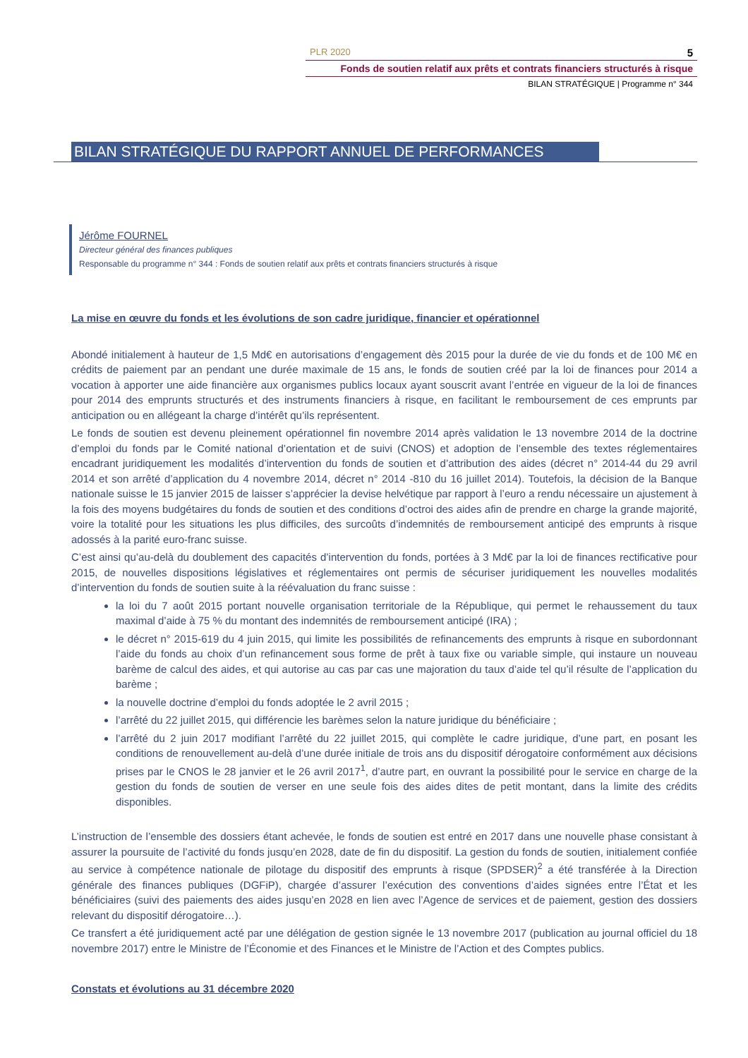PLR 2020 5
Fonds de soutien relatif aux prêts et contrats financiers structurés à risque
BILAN STRATÉGIQUE | Programme n° 344
BILAN STRATÉGIQUE DU RAPPORT ANNUEL DE PERFORMANCES
Jérôme FOURNEL
Directeur général des finances publiques
Responsable du programme n° 344 : Fonds de soutien relatif aux prêts et contrats financiers structurés à risque
La mise en œuvre du fonds et les évolutions de son cadre juridique, financier et opérationnel
Abondé initialement à hauteur de 1,5 Md€ en autorisations d’engagement dès 2015 pour la durée de vie du fonds et de 100 M€ en crédits de paiement par an pendant une durée maximale de 15 ans, le fonds de soutien créé par la loi de finances pour 2014 a vocation à apporter une aide financière aux organismes publics locaux ayant souscrit avant l’entrée en vigueur de la loi de finances pour 2014 des emprunts structurés et des instruments financiers à risque, en facilitant le remboursement de ces emprunts par anticipation ou en allégeant la charge d’intérêt qu’ils représentent.
Le fonds de soutien est devenu pleinement opérationnel fin novembre 2014 après validation le 13 novembre 2014 de la doctrine d’emploi du fonds par le Comité national d’orientation et de suivi (CNOS) et adoption de l’ensemble des textes réglementaires encadrant juridiquement les modalités d’intervention du fonds de soutien et d’attribution des aides (décret n° 2014-44 du 29 avril 2014 et son arrêté d’application du 4 novembre 2014, décret n° 2014 -810 du 16 juillet 2014). Toutefois, la décision de la Banque nationale suisse le 15 janvier 2015 de laisser s’apprécier la devise helvétique par rapport à l’euro a rendu nécessaire un ajustement à la fois des moyens budgétaires du fonds de soutien et des conditions d’octroi des aides afin de prendre en charge la grande majorité, voire la totalité pour les situations les plus difficiles, des surcoûts d’indemnités de remboursement anticipé des emprunts à risque adossés à la parité euro-franc suisse.
C’est ainsi qu’au-delà du doublement des capacités d’intervention du fonds, portées à 3 Md€ par la loi de finances rectificative pour 2015, de nouvelles dispositions législatives et réglementaires ont permis de sécuriser juridiquement les nouvelles modalités d’intervention du fonds de soutien suite à la réévaluation du franc suisse :
la loi du 7 août 2015 portant nouvelle organisation territoriale de la République, qui permet le rehaussement du taux maximal d’aide à 75 % du montant des indemnités de remboursement anticipé (IRA) ;
le décret n° 2015-619 du 4 juin 2015, qui limite les possibilités de refinancements des emprunts à risque en subordonnant l’aide du fonds au choix d’un refinancement sous forme de prêt à taux fixe ou variable simple, qui instaure un nouveau barème de calcul des aides, et qui autorise au cas par cas une majoration du taux d’aide tel qu’il résulte de l’application du barème ;
la nouvelle doctrine d’emploi du fonds adoptée le 2 avril 2015 ;
l’arrêté du 22 juillet 2015, qui différencie les barèmes selon la nature juridique du bénéficiaire ;
l’arrêté du 2 juin 2017 modifiant l’arrêté du 22 juillet 2015, qui complète le cadre juridique, d’une part, en posant les conditions de renouvellement au-delà d’une durée initiale de trois ans du dispositif dérogatoire conformément aux décisions prises par le CNOS le 28 janvier et le 26 avril 2017<sup>1</sup>, d’autre part, en ouvrant la possibilité pour le service en charge de la gestion du fonds de soutien de verser en une seule fois des aides dites de petit montant, dans la limite des crédits disponibles.
L’instruction de l’ensemble des dossiers étant achevée, le fonds de soutien est entré en 2017 dans une nouvelle phase consistant à assurer la poursuite de l’activité du fonds jusqu’en 2028, date de fin du dispositif. La gestion du fonds de soutien, initialement confiée au service à compétence nationale de pilotage du dispositif des emprunts à risque (SPDSER)<sup>2</sup> a été transférée à la Direction générale des finances publiques (DGFiP), chargée d’assurer l’exécution des conventions d’aides signées entre l’État et les bénéficiaires (suivi des paiements des aides jusqu’en 2028 en lien avec l’Agence de services et de paiement, gestion des dossiers relevant du dispositif dérogatoire…).
Ce transfert a été juridiquement acté par une délégation de gestion signée le 13 novembre 2017 (publication au journal officiel du 18 novembre 2017) entre le Ministre de l’Économie et des Finances et le Ministre de l’Action et des Comptes publics.
Constats et évolutions au 31 décembre 2020